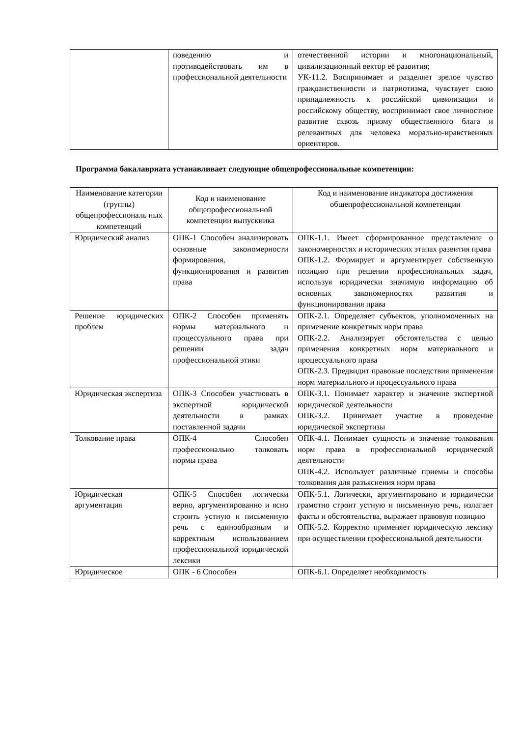| | поведению и противодействовать им в профессиональной деятельности | отечественной истории и многонациональный, цивилизационный вектор её развития; УК-11.2. Воспринимает и разделяет зрелое чувство гражданственности и патриотизма, чувствует свою принадлежность к российской цивилизации и российскому обществу, воспринимает свое личностное развитие сквозь призму общественного блага и релевантных для человека морально-нравственных ориентиров. |
Программа бакалавриата устанавливает следующие общепрофессиональные компетенции:
| Наименование категории (группы) общепрофессиональ ных компетенций | Код и наименование общепрофессиональной компетенции выпускника | Код и наименование индикатора достижения общепрофессиональной компетенции |
| --- | --- | --- |
| Юридический анализ | ОПК-1 Способен анализировать основные закономерности формирования, функционирования и развития права | ОПК-1.1. Имеет сформированное представление о закономерностях и исторических этапах развития права ОПК-1.2. Формирует и аргументирует собственную позицию при решении профессиональных задач, используя юридически значимую информацию об основных закономерностях развития и функционирования права |
| Решение юридических проблем | ОПК-2 Способен применять нормы материального и процессуального права при решении задач профессиональной этики | ОПК-2.1. Определяет субъектов, уполномоченных на применение конкретных норм права ОПК-2.2. Анализирует обстоятельства с целью применения конкретных норм материального и процессуального права ОПК-2.3. Предвидит правовые последствия применения норм материального и процессуального права |
| Юридическая экспертиза | ОПК-3 Способен участвовать в экспертной юридической деятельности в рамках поставленной задачи | ОПК-3.1. Понимает характер и значение экспертной юридической деятельности ОПК-3.2. Принимает участие в проведение юридической экспертизы |
| Толкование права | ОПК-4 Способен профессионально толковать нормы права | ОПК-4.1. Понимает сущность и значение толкования норм права в профессиональной юридической деятельности ОПК-4.2. Использует различные приемы и способы толкования для разъяснения норм права |
| Юридическая аргументация | ОПК-5 Способен логически верно, аргументированно и ясно строить устную и письменную речь с единообразным и корректным использованием профессиональной юридической лексики | ОПК-5.1. Логически, аргументировано и юридически грамотно строит устную и письменную речь, излагает факты и обстоятельства, выражает правовую позицию ОПК-5.2. Корректно применяет юридическую лексику при осуществлении профессиональной деятельности |
| Юридическое | ОПК - 6 Способен | ОПК-6.1. Определяет необходимость |